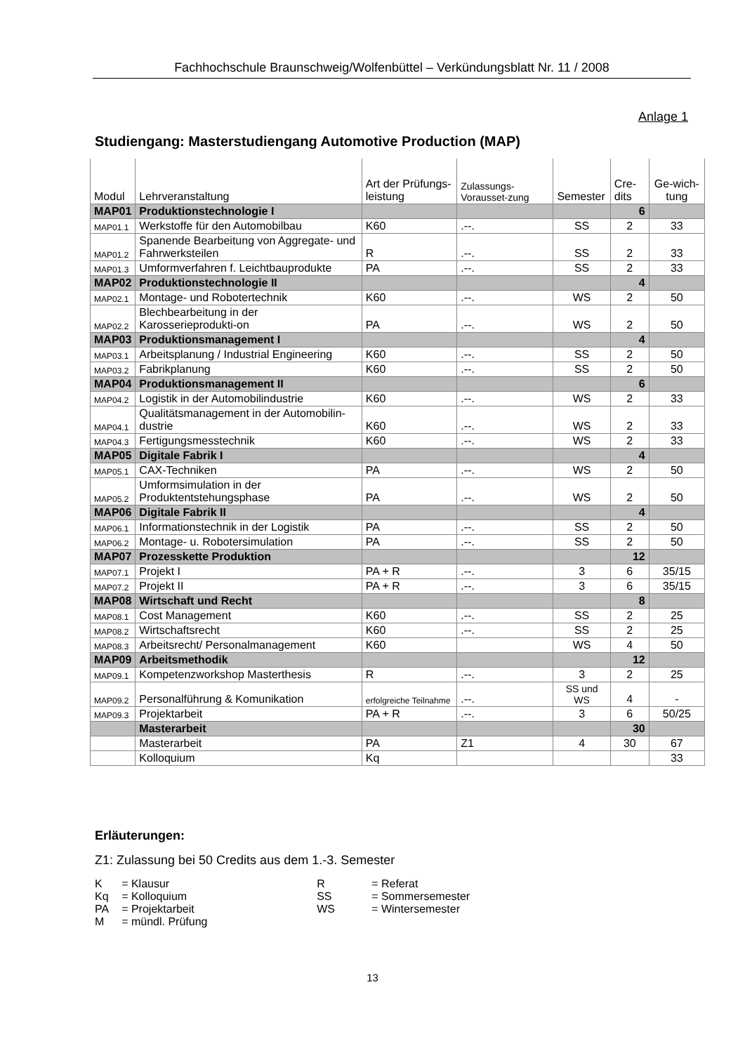Fachhochschule Braunschweig/Wolfenbüttel – Verkündungsblatt Nr. 11 / 2008
Anlage 1
Studiengang: Masterstudiengang Automotive Production (MAP)
| Modul | Lehrveranstaltung | Art der Prüfungs-leistung | Zulassungs-Vorausset-zung | Semester | Cre-dits | Ge-wich-tung |
| --- | --- | --- | --- | --- | --- | --- |
| MAP01 | Produktionstechnologie I | | | | 6 | |
| MAP01.1 | Werkstoffe für den Automobilbau | K60 | .--. | SS | 2 | 33 |
| MAP01.2 | Spanende Bearbeitung von Aggregate- und Fahrwerksteilen | R | .--. | SS | 2 | 33 |
| MAP01.3 | Umformverfahren f. Leichtbauprodukte | PA | .--. | SS | 2 | 33 |
| MAP02 | Produktionstechnologie II | | | | 4 | |
| MAP02.1 | Montage- und Robotertechnik | K60 | .--. | WS | 2 | 50 |
| MAP02.2 | Blechbearbeitung in der Karosserieprodukti-on | PA | .--. | WS | 2 | 50 |
| MAP03 | Produktionsmanagement I | | | | 4 | |
| MAP03.1 | Arbeitsplanung / Industrial Engineering | K60 | .--. | SS | 2 | 50 |
| MAP03.2 | Fabrikplanung | K60 | .--. | SS | 2 | 50 |
| MAP04 | Produktionsmanagement II | | | | 6 | |
| MAP04.2 | Logistik in der Automobilindustrie | K60 | .--. | WS | 2 | 33 |
| MAP04.1 | Qualitätsmanagement in der Automobilin-dustrie | K60 | .--. | WS | 2 | 33 |
| MAP04.3 | Fertigungsmesstechnik | K60 | .--. | WS | 2 | 33 |
| MAP05 | Digitale Fabrik I | | | | 4 | |
| MAP05.1 | CAX-Techniken | PA | .--. | WS | 2 | 50 |
| MAP05.2 | Umformsimulation in der Produktentstehungsphase | PA | .--. | WS | 2 | 50 |
| MAP06 | Digitale Fabrik II | | | | 4 | |
| MAP06.1 | Informationstechnik in der Logistik | PA | .--. | SS | 2 | 50 |
| MAP06.2 | Montage- u. Robotersimulation | PA | .--. | SS | 2 | 50 |
| MAP07 | Prozesskette Produktion | | | | 12 | |
| MAP07.1 | Projekt I | PA + R | .--. | 3 | 6 | 35/15 |
| MAP07.2 | Projekt II | PA + R | .--. | 3 | 6 | 35/15 |
| MAP08 | Wirtschaft und Recht | | | | 8 | |
| MAP08.1 | Cost Management | K60 | .--. | SS | 2 | 25 |
| MAP08.2 | Wirtschaftsrecht | K60 | .--. | SS | 2 | 25 |
| MAP08.3 | Arbeitsrecht/ Personalmanagement | K60 | | WS | 4 | 50 |
| MAP09 | Arbeitsmethodik | | | | 12 | |
| MAP09.1 | Kompetenzworkshop Masterthesis | R | .--. | 3 | 2 | 25 |
| MAP09.2 | Personalführung & Komunikation | erfolgreiche Teilnahme | .--. | SS und WS | 4 | - |
| MAP09.3 | Projektarbeit | PA + R | .--. | 3 | 6 | 50/25 |
| | Masterarbeit | | | | 30 | |
| | Masterarbeit | PA | Z1 | 4 | 30 | 67 |
| | Kolloquium | Kq | | | | 33 |
Erläuterungen:
Z1: Zulassung bei 50 Credits aus dem 1.-3. Semester
| K | = Klausur | R | = Referat |
| Kq | = Kolloquium | SS | = Sommersemester |
| PA | = Projektarbeit | WS | = Wintersemester |
| M | = mündl. Prüfung | | |
13